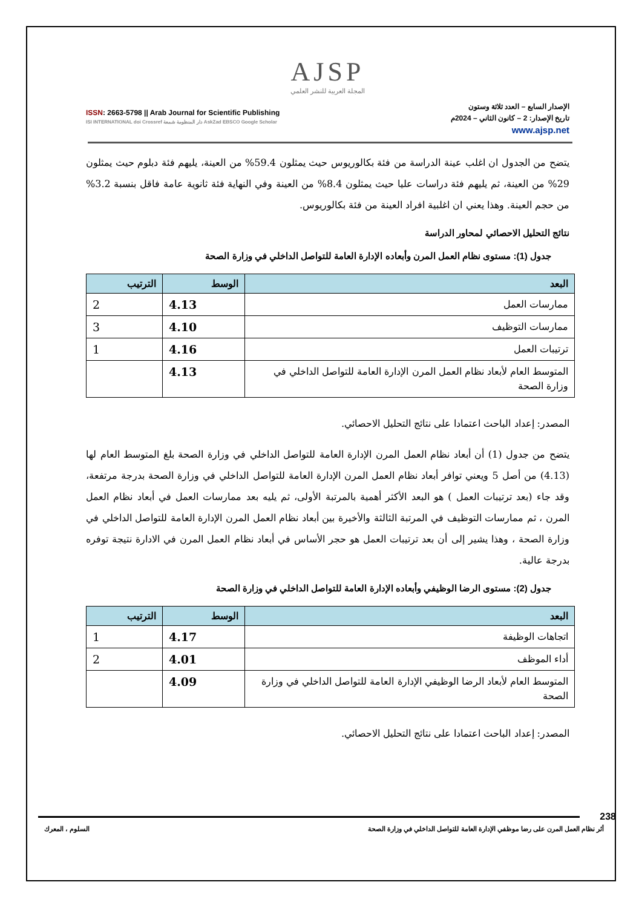AJSP
المجلة العربية للنشر العلمي
ISSN: 2663-5798 || Arab Journal for Scientific Publishing
ISI INTERNATIONAL doi Crossref دار المنظومة شمعة AskZad EBSCO Google Scholar
الإصدار السابع – العدد ثلاثة وستون
تاريخ الإصدار: 2 – كانون الثاني – 2024م
www.ajsp.net
يتضح من الجدول ان اغلب عينة الدراسة من فئة بكالوريوس حيث يمثلون 59.4% من العينة، يليهم فئة دبلوم حيث يمثلون 29% من العينة، ثم يليهم فئة دراسات عليا حيث يمثلون 8.4% من العينة وفي النهاية فئة ثانوية عامة فاقل بنسبة 3.2% من حجم العينة. وهذا يعني ان اغلبية افراد العينة من فئة بكالوريوس.
نتائج التحليل الاحصائي لمحاور الدراسة
جدول (1): مستوى نظام العمل المرن وأبعاده الإدارة العامة للتواصل الداخلي في وزارة الصحة
| البعد | الوسط | الترتيب |
| --- | --- | --- |
| ممارسات العمل | 4.13 | 2 |
| ممارسات التوظيف | 4.10 | 3 |
| ترتيبات العمل | 4.16 | 1 |
| المتوسط العام لأبعاد نظام العمل المرن الإدارة العامة للتواصل الداخلي في وزارة الصحة | 4.13 | |
المصدر: إعداد الباحث اعتمادا على نتائج التحليل الاحصائي.
يتضح من جدول (1) أن أبعاد نظام العمل المرن الإدارة العامة للتواصل الداخلي في وزارة الصحة بلغ المتوسط العام لها (4.13) من أصل 5 ويعني توافر أبعاد نظام العمل المرن الإدارة العامة للتواصل الداخلي في وزارة الصحة بدرجة مرتفعة، وقد جاء (بعد ترتيبات العمل ) هو البعد الأكثر أهمية بالمرتبة الأولى، ثم يليه بعد ممارسات العمل في أبعاد نظام العمل المرن ، ثم ممارسات التوظيف في المرتبة الثالثة والأخيرة بين أبعاد نظام العمل المرن الإدارة العامة للتواصل الداخلي في وزارة الصحة ، وهذا يشير إلى أن بعد ترتيبات العمل هو حجر الأساس في أبعاد نظام العمل المرن في الادارة نتيجة توفره بدرجة عالية.
جدول (2): مستوى الرضا الوظيفي وأبعاده الإدارة العامة للتواصل الداخلي في وزارة الصحة
| البعد | الوسط | الترتيب |
| --- | --- | --- |
| اتجاهات الوظيفة | 4.17 | 1 |
| أداء الموظف | 4.01 | 2 |
| المتوسط العام لأبعاد الرضا الوظيفي الإدارة العامة للتواصل الداخلي في وزارة الصحة | 4.09 | |
المصدر: إعداد الباحث اعتمادا على نتائج التحليل الاحصائي.
238
أثر نظام العمل المرن على رضا موظفي الإدارة العامة للتواصل الداخلي في وزارة الصحة السلوم ، المعرك